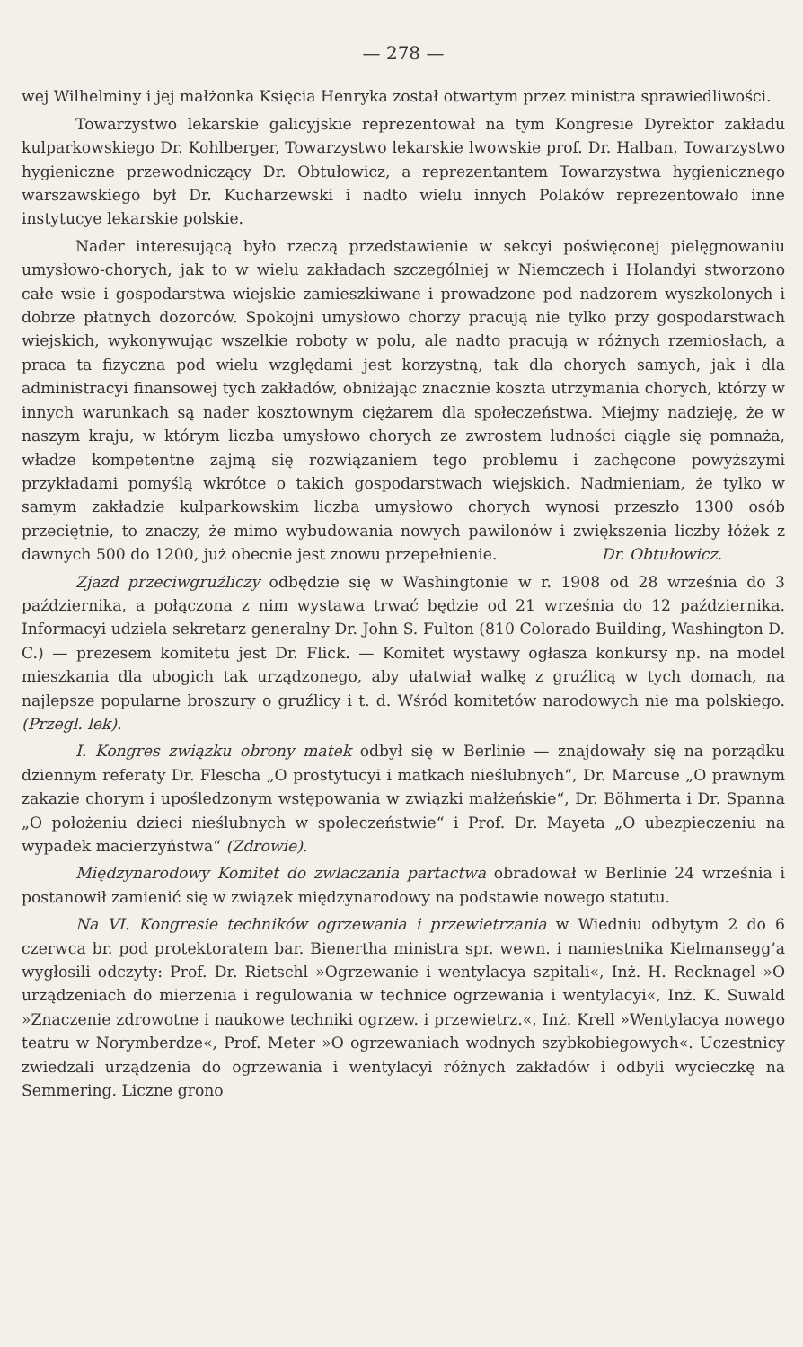— 278 —
wej Wilhelminy i jej małżonka Księcia Henryka został otwartym przez ministra sprawiedliwości.
Towarzystwo lekarskie galicyjskie reprezentował na tym Kongresie Dyrektor zakładu kulparkowskiego Dr. Kohlberger, Towarzystwo lekarskie lwowskie prof. Dr. Halban, Towarzystwo hygieniczne przewodniczący Dr. Obtułowicz, a reprezentantem Towarzystwa hygienicznego warszawskiego był Dr. Kucharzewski i nadto wielu innych Polaków reprezentowało inne instytucye lekarskie polskie.
Nader interesującą było rzeczą przedstawienie w sekcyi poświęconej pielęgnowaniu umysłowo-chorych, jak to w wielu zakładach szczególniej w Niemczech i Holandyi stworzono całe wsie i gospodarstwa wiejskie zamieszkiwane i prowadzone pod nadzorem wyszkolonych i dobrze płatnych dozorców. Spokojni umysłowo chorzy pracują nie tylko przy gospodarstwach wiejskich, wykonywując wszelkie roboty w polu, ale nadto pracują w różnych rzemiosłach, a praca ta fizyczna pod wielu względami jest korzystną, tak dla chorych samych, jak i dla administracyi finansowej tych zakładów, obniżając znacznie koszta utrzymania chorych, którzy w innych warunkach są nader kosztownym ciężarem dla społeczeństwa. Miejmy nadzieję, że w naszym kraju, w którym liczba umysłowo chorych ze zwrostem ludności ciągle się pomnaża, władze kompetentne zajmą się rozwiązaniem tego problemu i zachęcone powyższymi przykładami pomyślą wkrótce o takich gospodarstwach wiejskich. Nadmieniam, że tylko w samym zakładzie kulparkowskim liczba umysłowo chorych wynosi przeszło 1300 osób przeciętnie, to znaczy, że mimo wybudowania nowych pawilonów i zwiększenia liczby łóżek z dawnych 500 do 1200, już obecnie jest znowu przepełnienie. Dr. Obtułowicz.
Zjazd przeciwgruźliczy odbędzie się w Washingtonie w r. 1908 od 28 września do 3 października, a połączona z nim wystawa trwać będzie od 21 września do 12 października. Informacyi udziela sekretarz generalny Dr. John S. Fulton (810 Colorado Building, Washington D. C.) — prezesem komitetu jest Dr. Flick. — Komitet wystawy ogłasza konkursy np. na model mieszkania dla ubogich tak urządzonego, aby ułatwiał walkę z gruźlicą w tych domach, na najlepsze popularne broszury o gruźlicy i t. d. Wśród komitetów narodowych nie ma polskiego. (Przegl. lek).
I. Kongres związku obrony matek odbył się w Berlinie — znajdowały się na porządku dziennym referaty Dr. Flescha „O prostytucyi i matkach nieślubnych“, Dr. Marcuse „O prawnym zakazie chorym i upośledzonym wstępowania w związki małżeńskie“, Dr. Böhmerta i Dr. Spanna „O położeniu dzieci nieślubnych w społeczeństwie“ i Prof. Dr. Mayeta „O ubezpieczeniu na wypadek macierzyństwa“ (Zdrowie).
Międzynarodowy Komitet do zwlaczania partactwa obradował w Berlinie 24 września i postanowił zamienić się w związek międzynarodowy na podstawie nowego statutu.
Na VI. Kongresie techników ogrzewania i przewietrzania w Wiedniu odbytym 2 do 6 czerwca br. pod protektoratem bar. Bienertha ministra spr. wewn. i namiestnika Kielmansegg’a wygłosili odczyty: Prof. Dr. Rietschl »Ogrzewanie i wentylacya szpitali«, Inż. H. Recknagel »O urządzeniach do mierzenia i regulowania w technice ogrzewania i wentylacyi«, Inż. K. Suwald »Znaczenie zdrowotne i naukowe techniki ogrzew. i przewietrz.«, Inż. Krell »Wentylacya nowego teatru w Norymberdze«, Prof. Meter »O ogrzewaniach wodnych szybkobiegowych«. Uczestnicy zwiedzali urządzenia do ogrzewania i wentylacyi różnych zakładów i odbyli wycieczkę na Semmering. Liczne grono